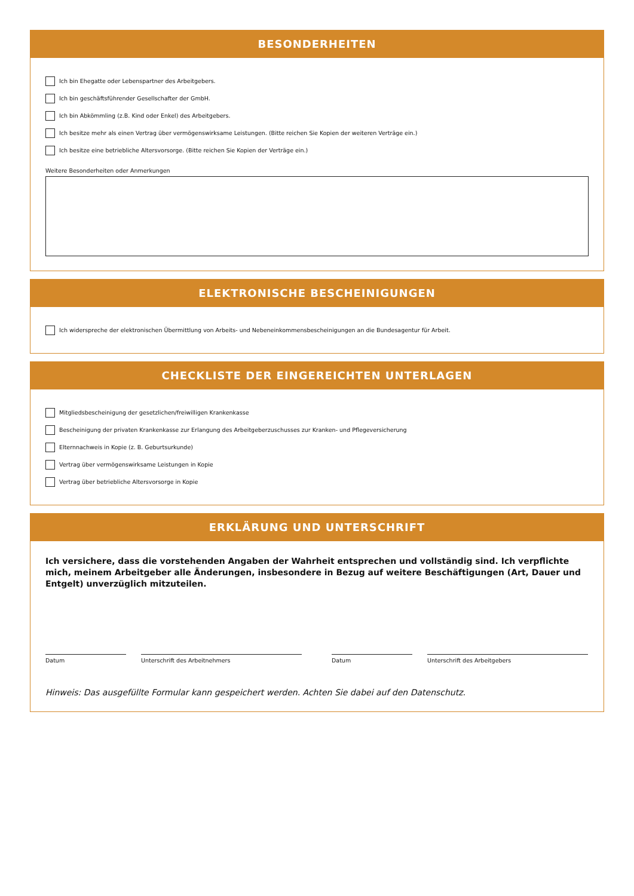BESONDERHEITEN
Ich bin Ehegatte oder Lebenspartner des Arbeitgebers.
Ich bin geschäftsführender Gesellschafter der GmbH.
Ich bin Abkömmling (z.B. Kind oder Enkel) des Arbeitgebers.
Ich besitze mehr als einen Vertrag über vermögenswirksame Leistungen. (Bitte reichen Sie Kopien der weiteren Verträge ein.)
Ich besitze eine betriebliche Altersvorsorge. (Bitte reichen Sie Kopien der Verträge ein.)
Weitere Besonderheiten oder Anmerkungen
ELEKTRONISCHE BESCHEINIGUNGEN
Ich widerspreche der elektronischen Übermittlung von Arbeits- und Nebeneinkommensbescheinigungen an die Bundesagentur für Arbeit.
CHECKLISTE DER EINGEREICHTEN UNTERLAGEN
Mitgliedsbescheinigung der gesetzlichen/freiwilligen Krankenkasse
Bescheinigung der privaten Krankenkasse zur Erlangung des Arbeitgeberzuschusses zur Kranken- und Pflegeversicherung
Elternnachweis in Kopie (z. B. Geburtsurkunde)
Vertrag über vermögenswirksame Leistungen in Kopie
Vertrag über betriebliche Altersvorsorge in Kopie
ERKLÄRUNG UND UNTERSCHRIFT
Ich versichere, dass die vorstehenden Angaben der Wahrheit entsprechen und vollständig sind. Ich verpflichte mich, meinem Arbeitgeber alle Änderungen, insbesondere in Bezug auf weitere Beschäftigungen (Art, Dauer und Entgelt) unverzüglich mitzuteilen.
Datum Unterschrift des Arbeitnehmers Datum Unterschrift des Arbeitgebers
Hinweis: Das ausgefüllte Formular kann gespeichert werden. Achten Sie dabei auf den Datenschutz.